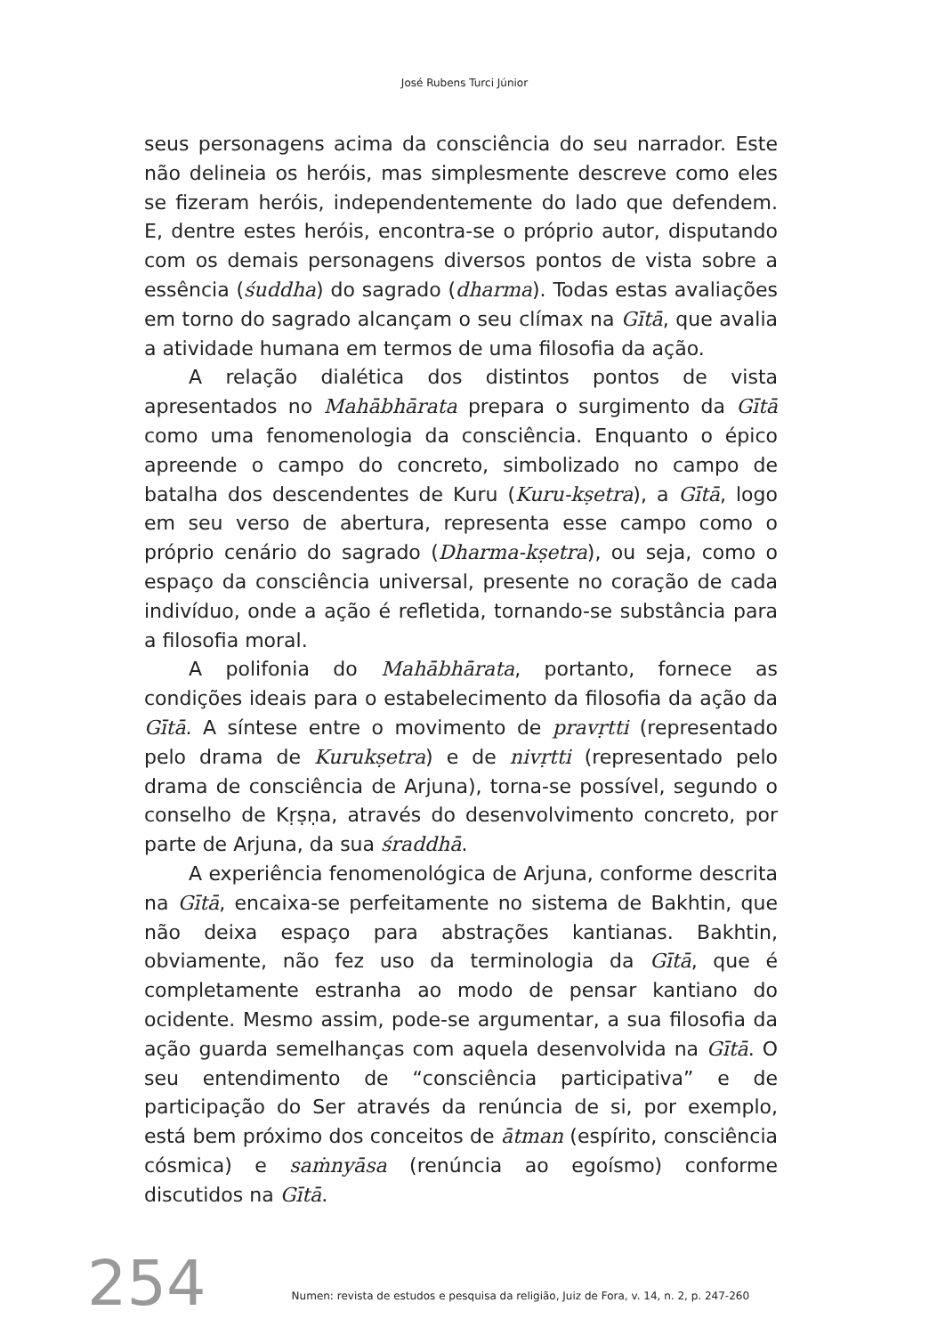José Rubens Turci Júnior
seus personagens acima da consciência do seu narrador. Este não delineia os heróis, mas simplesmente descreve como eles se fizeram heróis, independentemente do lado que defendem. E, dentre estes heróis, encontra-se o próprio autor, disputando com os demais personagens diversos pontos de vista sobre a essência (śuddha) do sagrado (dharma). Todas estas avaliações em torno do sagrado alcançam o seu clímax na Gītā, que avalia a atividade humana em termos de uma filosofia da ação.
A relação dialética dos distintos pontos de vista apresentados no Mahābhārata prepara o surgimento da Gītā como uma fenomenologia da consciência. Enquanto o épico apreende o campo do concreto, simbolizado no campo de batalha dos descendentes de Kuru (Kuru-kṣetra), a Gītā, logo em seu verso de abertura, representa esse campo como o próprio cenário do sagrado (Dharma-kṣetra), ou seja, como o espaço da consciência universal, presente no coração de cada indivíduo, onde a ação é refletida, tornando-se substância para a filosofia moral.
A polifonia do Mahābhārata, portanto, fornece as condições ideais para o estabelecimento da filosofia da ação da Gītā. A síntese entre o movimento de pravṛtti (representado pelo drama de Kurukṣetra) e de nivṛtti (representado pelo drama de consciência de Arjuna), torna-se possível, segundo o conselho de Kṛṣṇa, através do desenvolvimento concreto, por parte de Arjuna, da sua śraddhā.
A experiência fenomenológica de Arjuna, conforme descrita na Gītā, encaixa-se perfeitamente no sistema de Bakhtin, que não deixa espaço para abstrações kantianas. Bakhtin, obviamente, não fez uso da terminologia da Gītā, que é completamente estranha ao modo de pensar kantiano do ocidente. Mesmo assim, pode-se argumentar, a sua filosofia da ação guarda semelhanças com aquela desenvolvida na Gītā. O seu entendimento de “consciência participativa” e de participação do Ser através da renúncia de si, por exemplo, está bem próximo dos conceitos de ātman (espírito, consciência cósmica) e saṁnyāsa (renúncia ao egoísmo) conforme discutidos na Gītā.
254
Numen: revista de estudos e pesquisa da religião, Juiz de Fora, v. 14, n. 2, p. 247-260